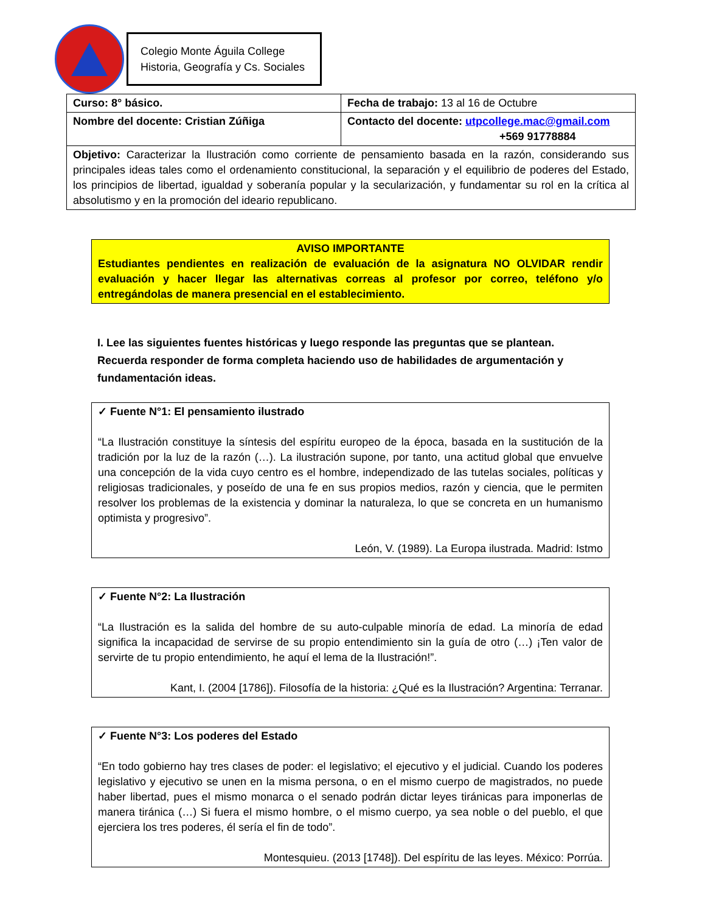Colegio Monte Águila College
Historia, Geografía y Cs. Sociales
| Curso: 8° básico. | Fecha de trabajo: 13 al 16 de Octubre |
| Nombre del docente: Cristian Zúñiga | Contacto del docente: utpcollege.mac@gmail.com +569 91778884 |
| Objetivo: Caracterizar la Ilustración como corriente de pensamiento basada en la razón, considerando sus principales ideas tales como el ordenamiento constitucional, la separación y el equilibrio de poderes del Estado, los principios de libertad, igualdad y soberanía popular y la secularización, y fundamentar su rol en la crítica al absolutismo y en la promoción del ideario republicano. | |
AVISO IMPORTANTE
Estudiantes pendientes en realización de evaluación de la asignatura NO OLVIDAR rendir evaluación y hacer llegar las alternativas correas al profesor por correo, teléfono y/o entregándolas de manera presencial en el establecimiento.
I. Lee las siguientes fuentes históricas y luego responde las preguntas que se plantean. Recuerda responder de forma completa haciendo uso de habilidades de argumentación y fundamentación ideas.
✓ Fuente N°1: El pensamiento ilustrado
“La Ilustración constituye la síntesis del espíritu europeo de la época, basada en la sustitución de la tradición por la luz de la razón (…). La ilustración supone, por tanto, una actitud global que envuelve una concepción de la vida cuyo centro es el hombre, independizado de las tutelas sociales, políticas y religiosas tradicionales, y poseído de una fe en sus propios medios, razón y ciencia, que le permiten resolver los problemas de la existencia y dominar la naturaleza, lo que se concreta en un humanismo optimista y progresivo”.
León, V. (1989). La Europa ilustrada. Madrid: Istmo
✓ Fuente N°2: La Ilustración
“La Ilustración es la salida del hombre de su auto-culpable minoría de edad. La minoría de edad significa la incapacidad de servirse de su propio entendimiento sin la guía de otro (…) ¡Ten valor de servirte de tu propio entendimiento, he aquí el lema de la Ilustración!”.
Kant, I. (2004 [1786]). Filosofía de la historia: ¿Qué es la Ilustración? Argentina: Terranar.
✓ Fuente N°3: Los poderes del Estado
“En todo gobierno hay tres clases de poder: el legislativo; el ejecutivo y el judicial. Cuando los poderes legislativo y ejecutivo se unen en la misma persona, o en el mismo cuerpo de magistrados, no puede haber libertad, pues el mismo monarca o el senado podrán dictar leyes tiránicas para imponerlas de manera tiránica (…) Si fuera el mismo hombre, o el mismo cuerpo, ya sea noble o del pueblo, el que ejerciera los tres poderes, él sería el fin de todo”.
Montesquieu. (2013 [1748]). Del espíritu de las leyes. México: Porrúa.